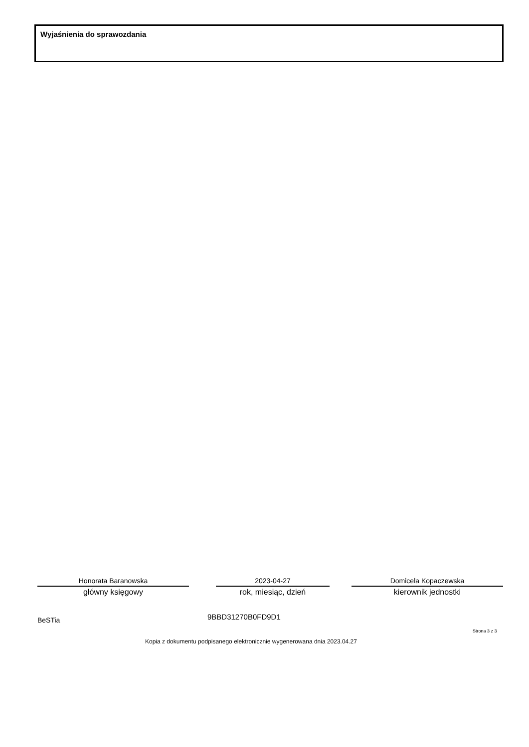Wyjaśnienia do sprawozdania
Honorata Baranowska
główny księgowy
2023-04-27
rok, miesiąc, dzień
Domicela Kopaczewska
kierownik jednostki
BeSTia 9BBD31270B0FD9D1
Strona 3 z 3
Kopia z dokumentu podpisanego elektronicznie wygenerowana dnia 2023.04.27